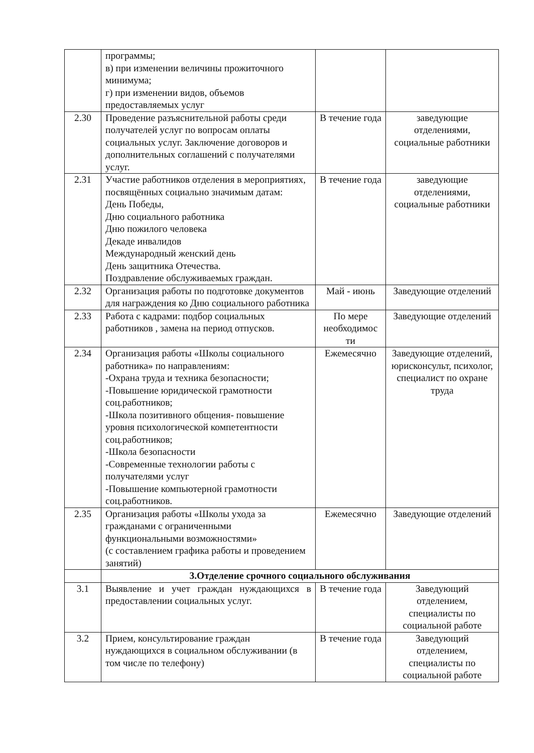| | программы; в) при изменении величины прожиточного минимума; г) при изменении видов, объемов предоставляемых услуг | | |
| 2.30 | Проведение разъяснительной работы среди получателей услуг по вопросам оплаты социальных услуг. Заключение договоров и дополнительных соглашений с получателями услуг. | В течение года | заведующие отделениями, социальные работники |
| 2.31 | Участие работников отделения в мероприятиях, посвящённых социально значимым датам: День Победы, Дню социального работника Дню пожилого человека Декаде инвалидов Международный женский день День защитника Отечества. Поздравление обслуживаемых граждан. | В течение года | заведующие отделениями, социальные работники |
| 2.32 | Организация работы по подготовке документов для награждения ко Дню социального работника | Май - июнь | Заведующие отделений |
| 2.33 | Работа с кадрами: подбор социальных работников , замена на период отпусков. | По мере необходимос ти | Заведующие отделений |
| 2.34 | Организация работы «Школы социального работника» по направлениям: -Охрана труда и техника безопасности; -Повышение юридической грамотности соц.работников; -Школа позитивного общения- повышение уровня психологической компетентности соц.работников; -Школа безопасности -Современные технологии работы с получателями услуг -Повышение компьютерной грамотности соц.работников. | Ежемесячно | Заведующие отделений, юрисконсульт, психолог, специалист по охране труда |
| 2.35 | Организация работы «Школы ухода за гражданами с ограниченными функциональными возможностями» (с составлением графика работы и проведением занятий) | Ежемесячно | Заведующие отделений |
| | 3.Отделение срочного социального обслуживания | | |
| 3.1 | Выявление и учет граждан нуждающихся в предоставлении социальных услуг. | В течение года | Заведующий отделением, специалисты по социальной работе |
| 3.2 | Прием, консультирование граждан нуждающихся в социальном обслуживании (в том числе по телефону) | В течение года | Заведующий отделением, специалисты по социальной работе |